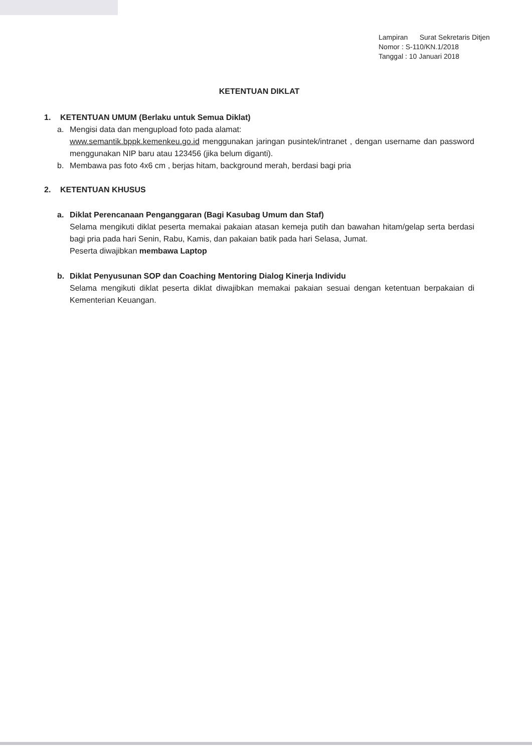Lampiran Surat Sekretaris Ditjen
Nomor : S-110/KN.1/2018
Tanggal : 10 Januari 2018
KETENTUAN DIKLAT
1. KETENTUAN UMUM (Berlaku untuk Semua Diklat)
a. Mengisi data dan mengupload foto pada alamat:
www.semantik.bppk.kemenkeu.go.id menggunakan jaringan pusintek/intranet , dengan username dan password menggunakan NIP baru atau 123456 (jika belum diganti).
b. Membawa pas foto 4x6 cm , berjas hitam, background merah, berdasi bagi pria
2. KETENTUAN KHUSUS
a. Diklat Perencanaan Penganggaran (Bagi Kasubag Umum dan Staf)
Selama mengikuti diklat peserta memakai pakaian atasan kemeja putih dan bawahan hitam/gelap serta berdasi bagi pria pada hari Senin, Rabu, Kamis, dan pakaian batik pada hari Selasa, Jumat.
Peserta diwajibkan membawa Laptop
b. Diklat Penyusunan SOP dan Coaching Mentoring Dialog Kinerja Individu
Selama mengikuti diklat peserta diklat diwajibkan memakai pakaian sesuai dengan ketentuan berpakaian di Kementerian Keuangan.